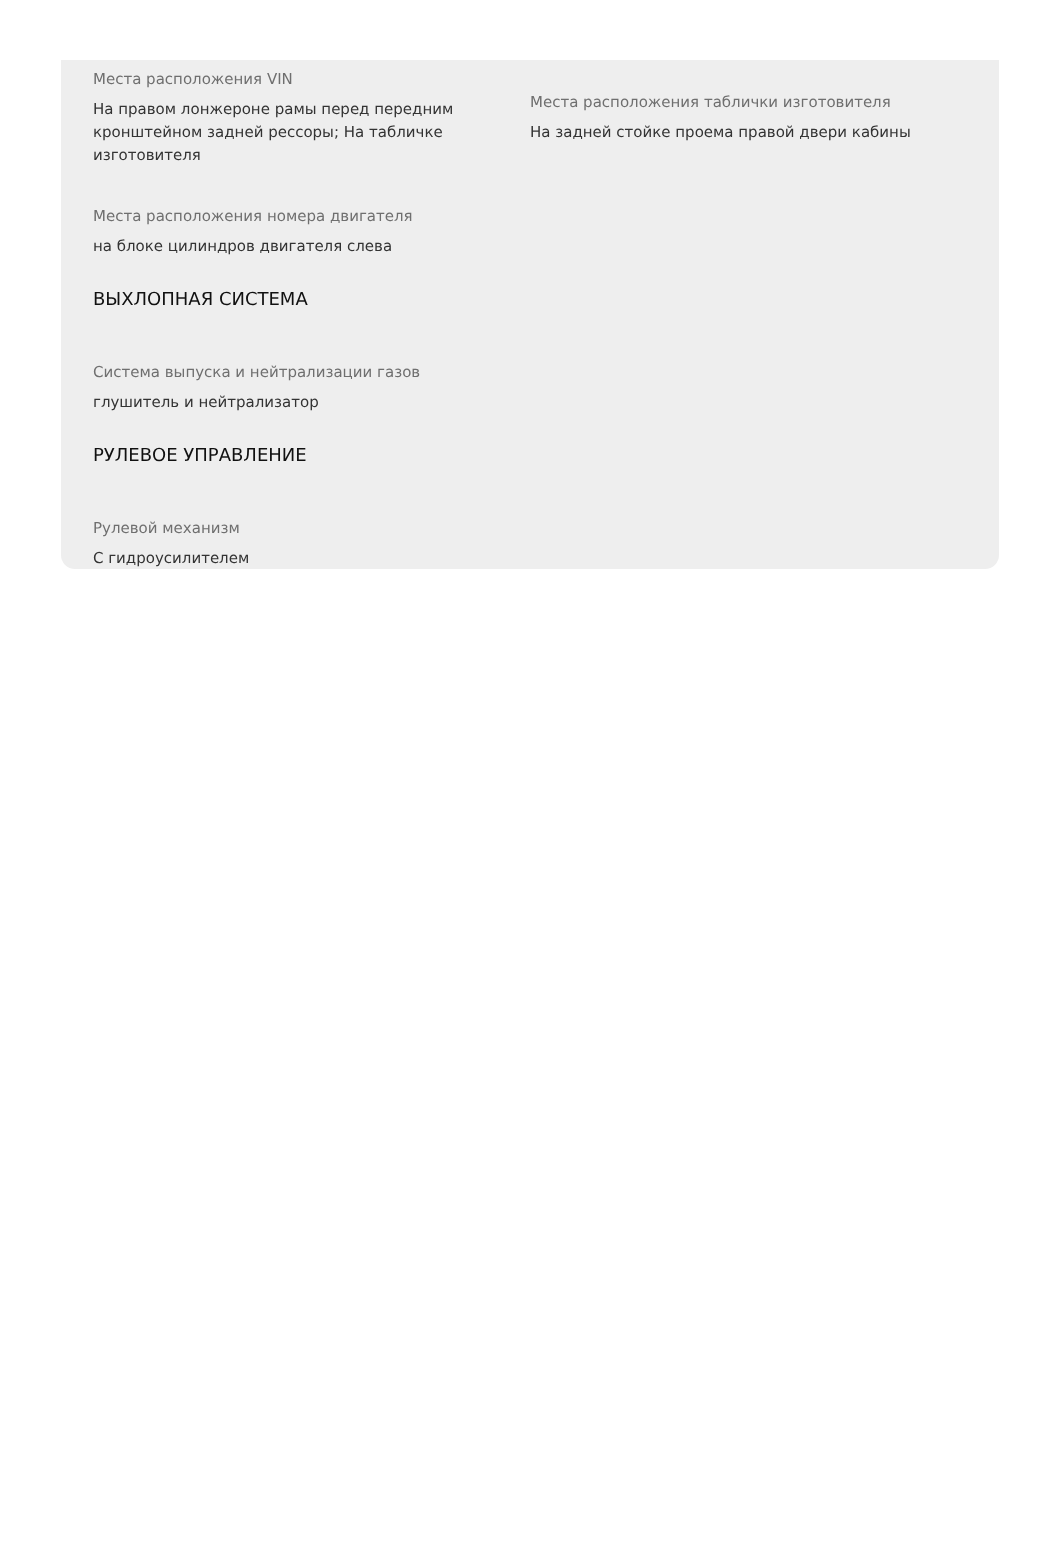Места расположения VIN
На правом лонжероне рамы перед передним кронштейном задней рессоры; На табличке изготовителя
Места расположения таблички изготовителя
На задней стойке проема правой двери кабины
Места расположения номера двигателя
на блоке цилиндров двигателя слева
ВЫХЛОПНАЯ СИСТЕМА
Система выпуска и нейтрализации газов
глушитель и нейтрализатор
РУЛЕВОЕ УПРАВЛЕНИЕ
Рулевой механизм
С гидроусилителем